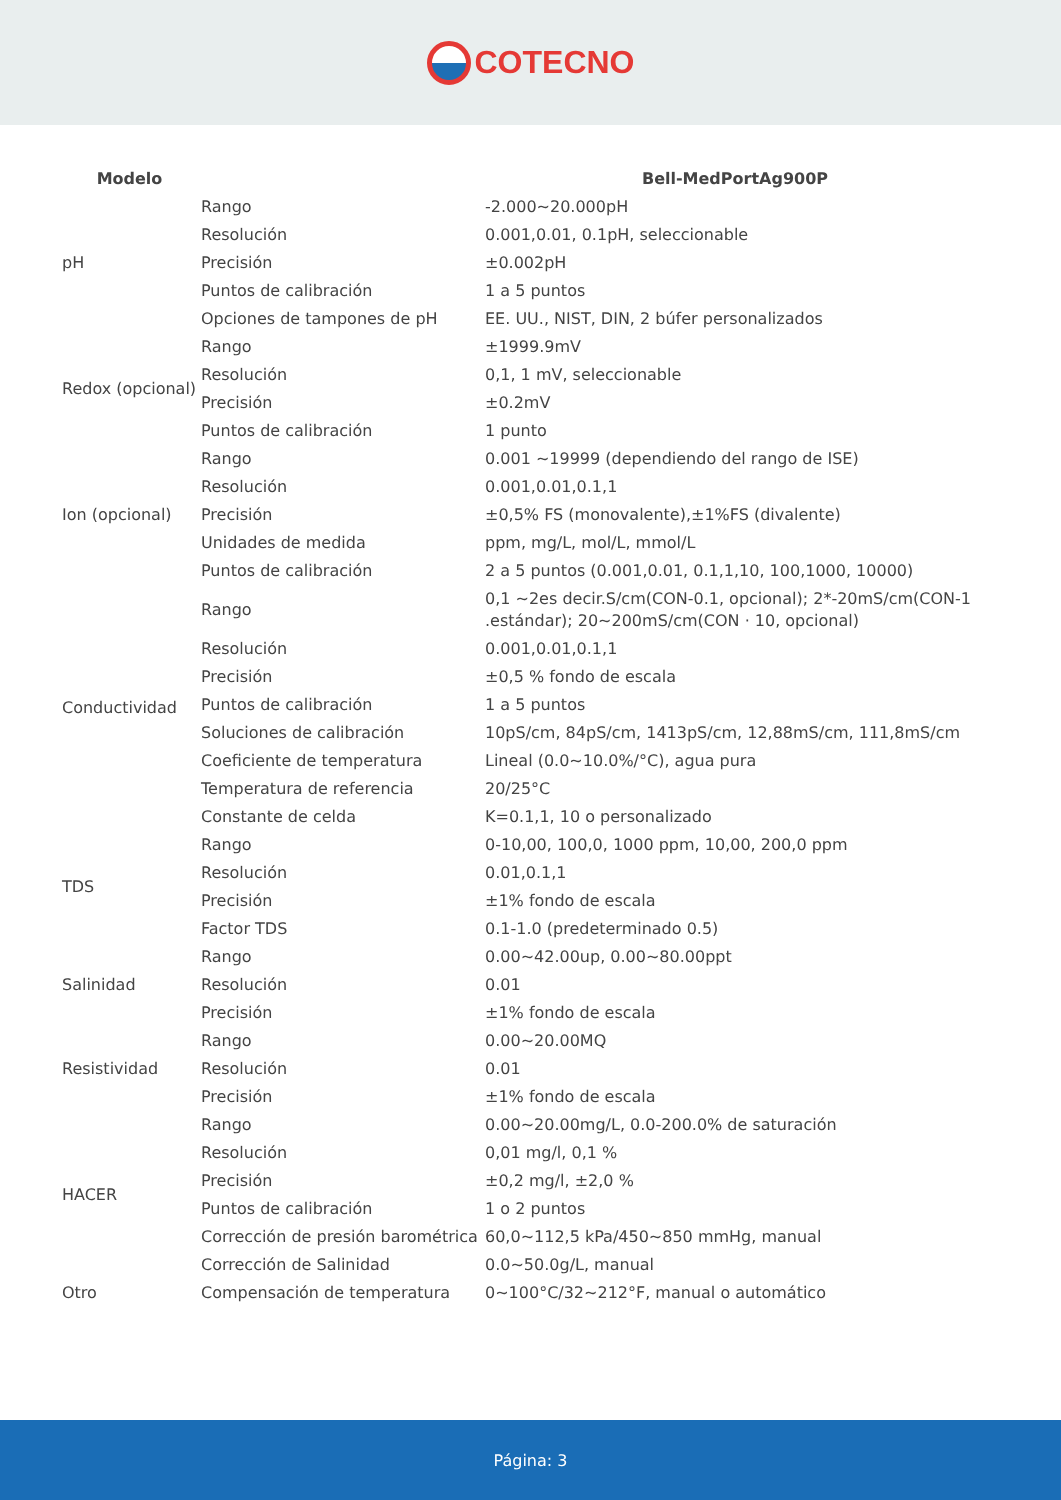COTECNO
| Modelo | | Bell-MedPortAg900P |
| --- | --- | --- |
| pH | Rango | -2.000~20.000pH |
| | Resolución | 0.001,0.01, 0.1pH, seleccionable |
| | Precisión | ±0.002pH |
| | Puntos de calibración | 1 a 5 puntos |
| | Opciones de tampones de pH | EE. UU., NIST, DIN, 2 búfer personalizados |
| Redox (opcional) | Rango | ±1999.9mV |
| | Resolución | 0,1, 1 mV, seleccionable |
| | Precisión | ±0.2mV |
| | Puntos de calibración | 1 punto |
| Ion (opcional) | Rango | 0.001 ~19999 (dependiendo del rango de ISE) |
| | Resolución | 0.001,0.01,0.1,1 |
| | Precisión | ±0,5% FS (monovalente),±1%FS (divalente) |
| | Unidades de medida | ppm, mg/L, mol/L, mmol/L |
| | Puntos de calibración | 2 a 5 puntos (0.001,0.01, 0.1,1,10, 100,1000, 10000) |
| Conductividad | Rango | 0,1 ~2es decir.S/cm(CON-0.1, opcional); 2*-20mS/cm(CON-1 .estándar); 20~200mS/cm(CON · 10, opcional) |
| | Resolución | 0.001,0.01,0.1,1 |
| | Precisión | ±0,5 % fondo de escala |
| | Puntos de calibración | 1 a 5 puntos |
| | Soluciones de calibración | 10pS/cm, 84pS/cm, 1413pS/cm, 12,88mS/cm, 111,8mS/cm |
| | Coeficiente de temperatura | Lineal (0.0~10.0%/°C), agua pura |
| | Temperatura de referencia | 20/25°C |
| | Constante de celda | K=0.1,1, 10 o personalizado |
| TDS | Rango | 0-10,00, 100,0, 1000 ppm, 10,00, 200,0 ppm |
| | Resolución | 0.01,0.1,1 |
| | Precisión | ±1% fondo de escala |
| | Factor TDS | 0.1-1.0 (predeterminado 0.5) |
| Salinidad | Rango | 0.00~42.00up, 0.00~80.00ppt |
| | Resolución | 0.01 |
| | Precisión | ±1% fondo de escala |
| Resistividad | Rango | 0.00~20.00MQ |
| | Resolución | 0.01 |
| | Precisión | ±1% fondo de escala |
| HACER | Rango | 0.00~20.00mg/L, 0.0-200.0% de saturación |
| | Resolución | 0,01 mg/l, 0,1 % |
| | Precisión | ±0,2 mg/l, ±2,0 % |
| | Puntos de calibración | 1 o 2 puntos |
| | Corrección de presión barométrica | 60,0~112,5 kPa/450~850 mmHg, manual |
| | Corrección de Salinidad | 0.0~50.0g/L, manual |
| Otro | Compensación de temperatura | 0~100°C/32~212°F, manual o automático |
Página: 3